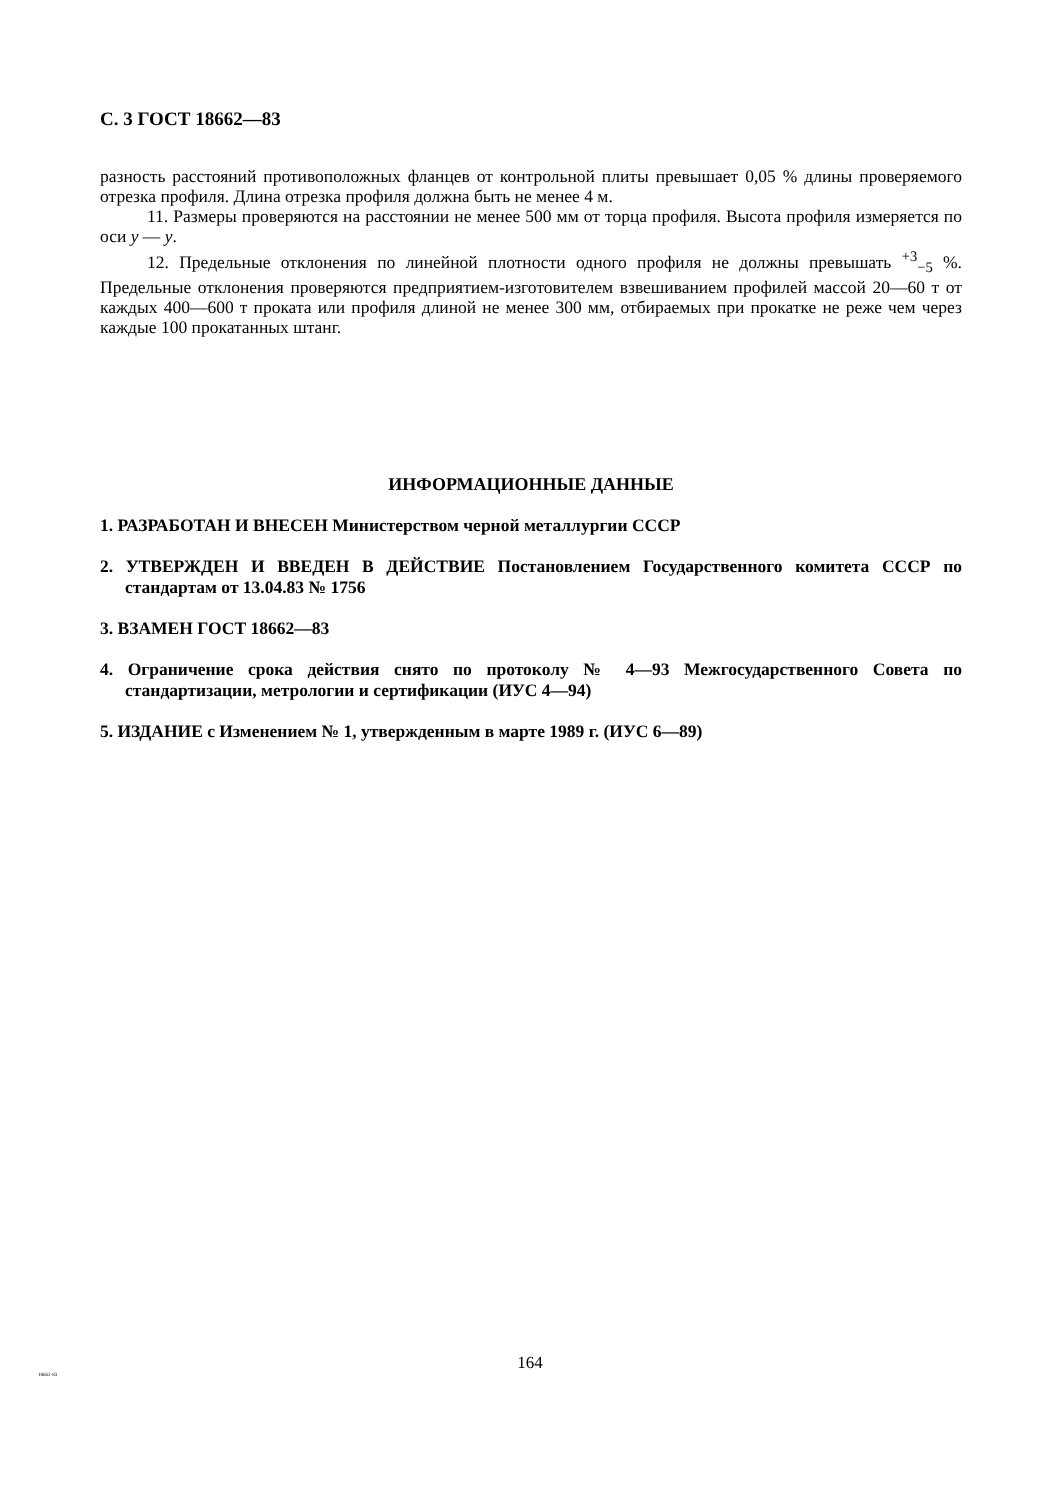С. 3 ГОСТ 18662—83
разность расстояний противоположных фланцев от контрольной плиты превышает 0,05 % длины проверяемого отрезка профиля. Длина отрезка профиля должна быть не менее 4 м.
11. Размеры проверяются на расстоянии не менее 500 мм от торца профиля. Высота профиля измеряется по оси y — y.
12. Предельные отклонения по линейной плотности одного профиля не должны превышать <sup>+3</sup><sub>−5</sub> %. Предельные отклонения проверяются предприятием-изготовителем взвешиванием профилей массой 20—60 т от каждых 400—600 т проката или профиля длиной не менее 300 мм, отбираемых при прокатке не реже чем через каждые 100 прокатанных штанг.
ИНФОРМАЦИОННЫЕ ДАННЫЕ
1. РАЗРАБОТАН И ВНЕСЕН Министерством черной металлургии СССР
2. УТВЕРЖДЕН И ВВЕДЕН В ДЕЙСТВИЕ Постановлением Государственного комитета СССР по стандартам от 13.04.83 № 1756
3. ВЗАМЕН ГОСТ 18662—83
4. Ограничение срока действия снято по протоколу № 4—93 Межгосударственного Совета по стандартизации, метрологии и сертификации (ИУС 4—94)
5. ИЗДАНИЕ с Изменением № 1, утвержденным в марте 1989 г. (ИУС 6—89)
164
18662-83